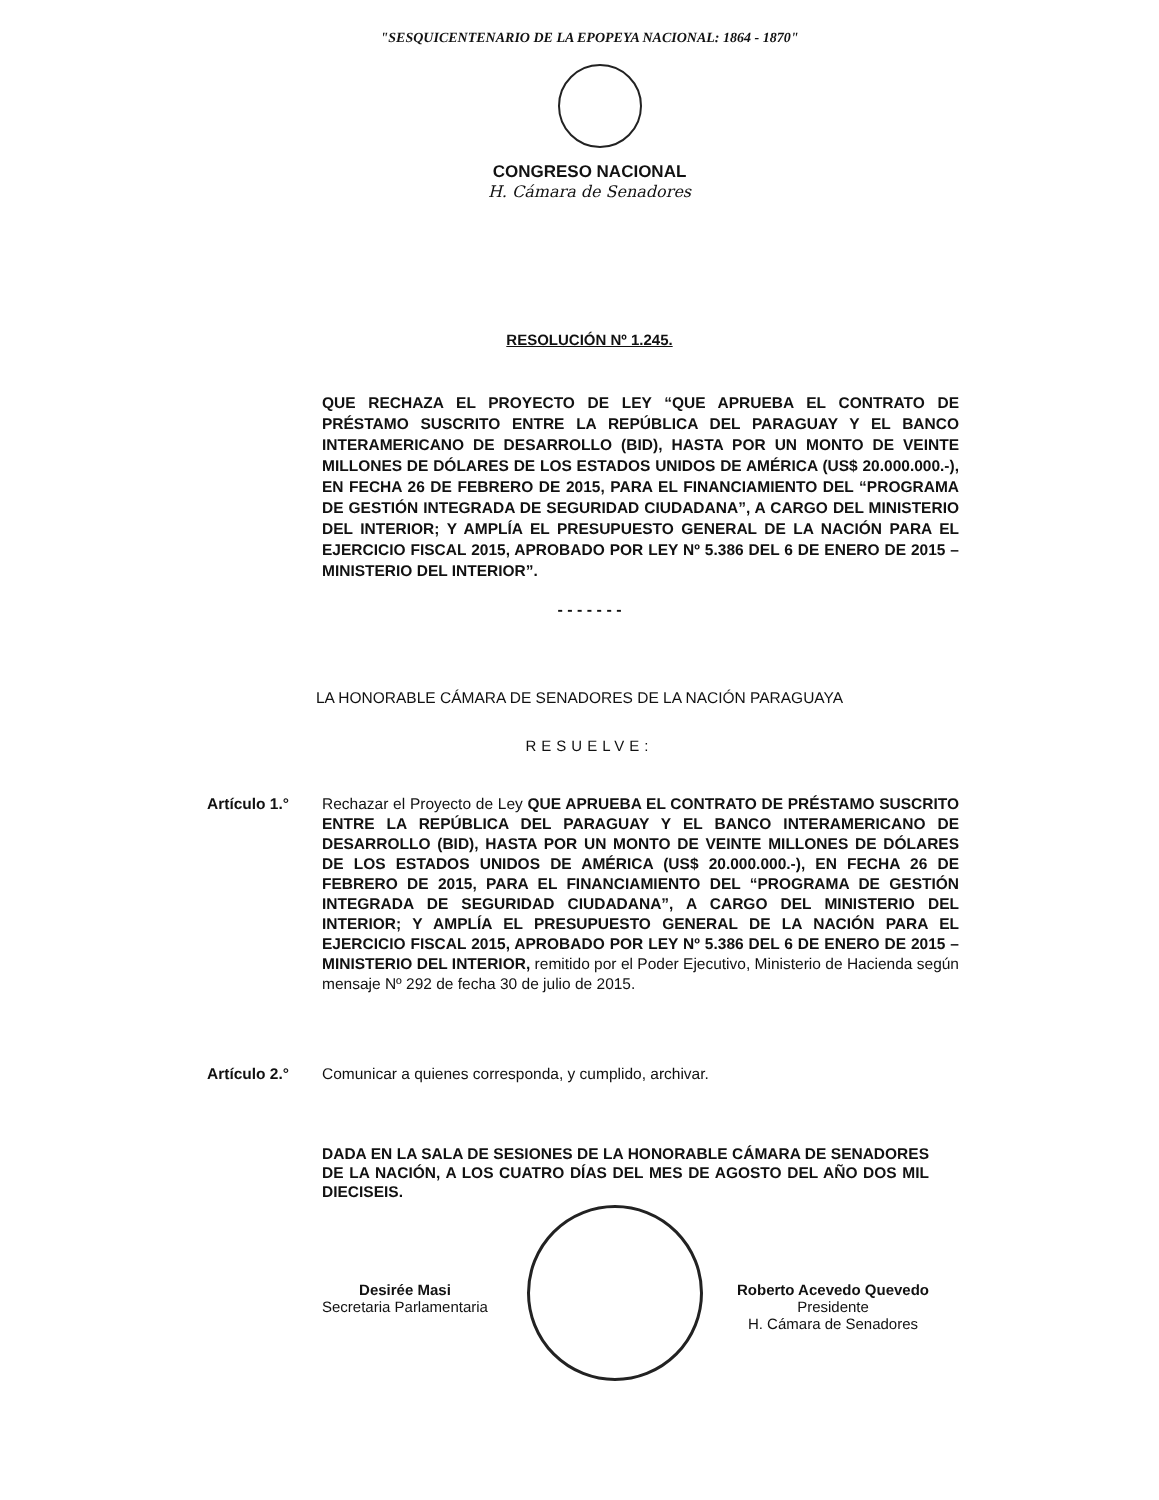"SESQUICENTENARIO DE LA EPOPEYA NACIONAL: 1864 - 1870"
CONGRESO NACIONAL
H. Cámara de Senadores
RESOLUCIÓN Nº 1.245.
QUE RECHAZA EL PROYECTO DE LEY “QUE APRUEBA EL CONTRATO DE PRÉSTAMO SUSCRITO ENTRE LA REPÚBLICA DEL PARAGUAY Y EL BANCO INTERAMERICANO DE DESARROLLO (BID), HASTA POR UN MONTO DE VEINTE MILLONES DE DÓLARES DE LOS ESTADOS UNIDOS DE AMÉRICA (US$ 20.000.000.-), EN FECHA 26 DE FEBRERO DE 2015, PARA EL FINANCIAMIENTO DEL “PROGRAMA DE GESTIÓN INTEGRADA DE SEGURIDAD CIUDADANA”, A CARGO DEL MINISTERIO DEL INTERIOR; Y AMPLÍA EL PRESUPUESTO GENERAL DE LA NACIÓN PARA EL EJERCICIO FISCAL 2015, APROBADO POR LEY Nº 5.386 DEL 6 DE ENERO DE 2015 – MINISTERIO DEL INTERIOR”.
- - - - - - -
LA HONORABLE CÁMARA DE SENADORES DE LA NACIÓN PARAGUAYA
RESUELVE:
Artículo 1.° Rechazar el Proyecto de Ley QUE APRUEBA EL CONTRATO DE PRÉSTAMO SUSCRITO ENTRE LA REPÚBLICA DEL PARAGUAY Y EL BANCO INTERAMERICANO DE DESARROLLO (BID), HASTA POR UN MONTO DE VEINTE MILLONES DE DÓLARES DE LOS ESTADOS UNIDOS DE AMÉRICA (US$ 20.000.000.-), EN FECHA 26 DE FEBRERO DE 2015, PARA EL FINANCIAMIENTO DEL “PROGRAMA DE GESTIÓN INTEGRADA DE SEGURIDAD CIUDADANA”, A CARGO DEL MINISTERIO DEL INTERIOR; Y AMPLÍA EL PRESUPUESTO GENERAL DE LA NACIÓN PARA EL EJERCICIO FISCAL 2015, APROBADO POR LEY Nº 5.386 DEL 6 DE ENERO DE 2015 – MINISTERIO DEL INTERIOR, remitido por el Poder Ejecutivo, Ministerio de Hacienda según mensaje Nº 292 de fecha 30 de julio de 2015.
Artículo 2.° Comunicar a quienes corresponda, y cumplido, archivar.
DADA EN LA SALA DE SESIONES DE LA HONORABLE CÁMARA DE SENADORES DE LA NACIÓN, A LOS CUATRO DÍAS DEL MES DE AGOSTO DEL AÑO DOS MIL DIECISEIS.
Desirée Masi
Secretaria Parlamentaria
Roberto Acevedo Quevedo
Presidente
H. Cámara de Senadores